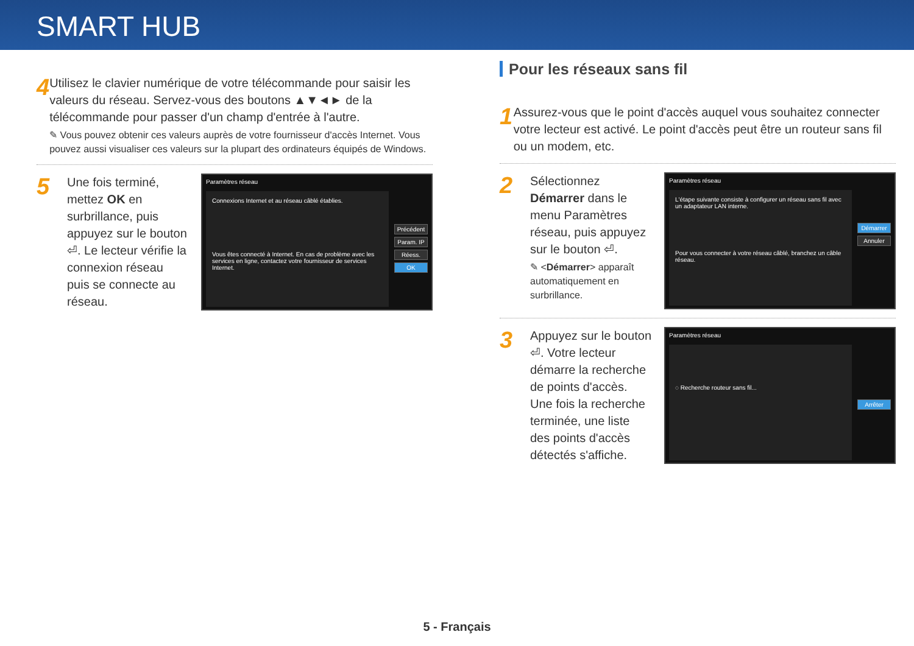SMART HUB
4
Utilisez le clavier numérique de votre télécommande pour saisir les valeurs du réseau. Servez-vous des boutons ▲▼◄► de la télécommande pour passer d'un champ d'entrée à l'autre.
✎ Vous pouvez obtenir ces valeurs auprès de votre fournisseur d'accès Internet. Vous pouvez aussi visualiser ces valeurs sur la plupart des ordinateurs équipés de Windows.
5
Une fois terminé, mettez OK en surbrillance, puis appuyez sur le bouton ⏎. Le lecteur vérifie la connexion réseau puis se connecte au réseau.
Paramètres réseau
Connexions Internet et au réseau câblé établies.
Vous êtes connecté à Internet. En cas de problème avec les services en ligne, contactez votre fournisseur de services Internet.
Précédent
Param. IP
Réess.
OK
Pour les réseaux sans fil
1
Assurez-vous que le point d'accès auquel vous souhaitez connecter votre lecteur est activé. Le point d'accès peut être un routeur sans fil ou un modem, etc.
2
Sélectionnez Démarrer dans le menu Paramètres réseau, puis appuyez sur le bouton ⏎.
✎ <Démarrer> apparaît automatiquement en surbrillance.
Paramètres réseau
L'étape suivante consiste à configurer un réseau sans fil avec un adaptateur LAN interne.
Pour vous connecter à votre réseau câblé, branchez un câble réseau.
Démarrer
Annuler
3
Appuyez sur le bouton ⏎. Votre lecteur démarre la recherche de points d'accès. Une fois la recherche terminée, une liste des points d'accès détectés s'affiche.
Paramètres réseau
◌ Recherche routeur sans fil...
Arrêter
5 - Français